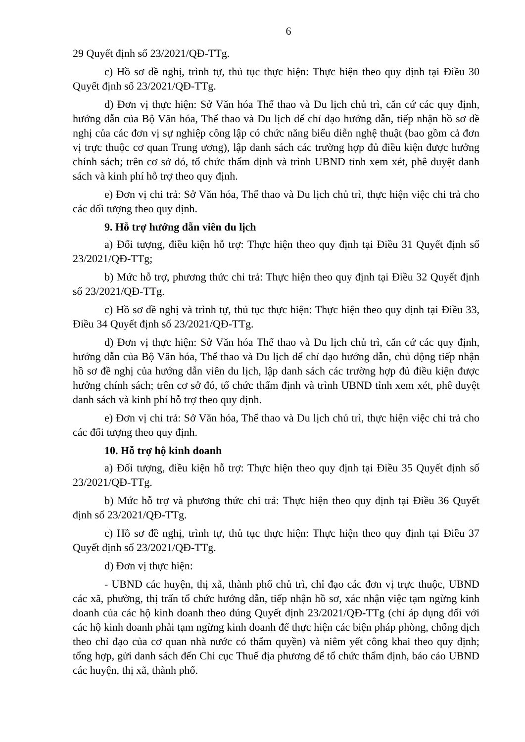6
29 Quyết định số 23/2021/QĐ-TTg.
c) Hồ sơ đề nghị, trình tự, thủ tục thực hiện: Thực hiện theo quy định tại Điều 30 Quyết định số 23/2021/QĐ-TTg.
d) Đơn vị thực hiện: Sở Văn hóa Thể thao và Du lịch chủ trì, căn cứ các quy định, hướng dẫn của Bộ Văn hóa, Thể thao và Du lịch để chỉ đạo hướng dẫn, tiếp nhận hồ sơ đề nghị của các đơn vị sự nghiệp công lập có chức năng biểu diễn nghệ thuật (bao gồm cả đơn vị trực thuộc cơ quan Trung ương), lập danh sách các trường hợp đủ điều kiện được hưởng chính sách; trên cơ sở đó, tổ chức thẩm định và trình UBND tỉnh xem xét, phê duyệt danh sách và kinh phí hỗ trợ theo quy định.
e) Đơn vị chi trả: Sở Văn hóa, Thể thao và Du lịch chủ trì, thực hiện việc chi trả cho các đối tượng theo quy định.
9. Hỗ trợ hướng dẫn viên du lịch
a) Đối tượng, điều kiện hỗ trợ: Thực hiện theo quy định tại Điều 31 Quyết định số 23/2021/QĐ-TTg;
b) Mức hỗ trợ, phương thức chi trả: Thực hiện theo quy định tại Điều 32 Quyết định số 23/2021/QĐ-TTg.
c) Hồ sơ đề nghị và trình tự, thủ tục thực hiện: Thực hiện theo quy định tại Điều 33, Điều 34 Quyết định số 23/2021/QĐ-TTg.
d) Đơn vị thực hiện: Sở Văn hóa Thể thao và Du lịch chủ trì, căn cứ các quy định, hướng dẫn của Bộ Văn hóa, Thể thao và Du lịch để chỉ đạo hướng dẫn, chủ động tiếp nhận hồ sơ đề nghị của hướng dẫn viên du lịch, lập danh sách các trường hợp đủ điều kiện được hưởng chính sách; trên cơ sở đó, tổ chức thẩm định và trình UBND tỉnh xem xét, phê duyệt danh sách và kinh phí hỗ trợ theo quy định.
e) Đơn vị chi trả: Sở Văn hóa, Thể thao và Du lịch chủ trì, thực hiện việc chi trả cho các đối tượng theo quy định.
10. Hỗ trợ hộ kinh doanh
a) Đối tượng, điều kiện hỗ trợ: Thực hiện theo quy định tại Điều 35 Quyết định số 23/2021/QĐ-TTg.
b) Mức hỗ trợ và phương thức chi trả: Thực hiện theo quy định tại Điều 36 Quyết định số 23/2021/QĐ-TTg.
c) Hồ sơ đề nghị, trình tự, thủ tục thực hiện: Thực hiện theo quy định tại Điều 37 Quyết định số 23/2021/QĐ-TTg.
d) Đơn vị thực hiện:
- UBND các huyện, thị xã, thành phố chủ trì, chỉ đạo các đơn vị trực thuộc, UBND các xã, phường, thị trấn tổ chức hướng dẫn, tiếp nhận hồ sơ, xác nhận việc tạm ngừng kinh doanh của các hộ kinh doanh theo đúng Quyết định 23/2021/QĐ-TTg (chỉ áp dụng đối với các hộ kinh doanh phải tạm ngừng kinh doanh để thực hiện các biện pháp phòng, chống dịch theo chỉ đạo của cơ quan nhà nước có thẩm quyền) và niêm yết công khai theo quy định; tổng hợp, gửi danh sách đến Chi cục Thuế địa phương để tổ chức thẩm định, báo cáo UBND các huyện, thị xã, thành phố.